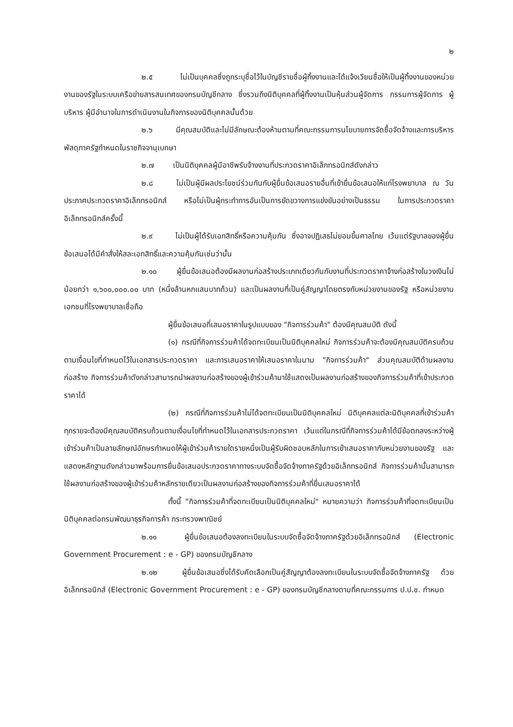๒
๒.๕ ไม่เป็นบุคคลซึ่งถูกระบุชื่อไว้ในบัญชีรายชื่อผู้ทิ้งงานและได้แจ้งเวียนชื่อให้เป็นผู้ทิ้งงานของหน่วยงานของรัฐในระบบเครือข่ายสารสนเทศของกรมบัญชีกลาง ซึ่งรวมถึงนิติบุคคลที่ผู้ทิ้งงานเป็นหุ้นส่วนผู้จัดการ กรรมการผู้จัดการ ผู้บริหาร ผู้มีอำนาจในการดำเนินงานในกิจการของนิติบุคคลนั้นด้วย
๒.๖ มีคุณสมบัติและไม่มีลักษณะต้องห้ามตามที่คณะกรรมการนโยบายการจัดซื้อจัดจ้างและการบริหารพัสดุภาครัฐกำหนดในราชกิจจานุเบกษา
๒.๗ เป็นนิติบุคคลผู้มีอาชีพรับจ้างงานที่ประกวดราคาอิเล็กทรอนิกส์ดังกล่าว
๒.๘ ไม่เป็นผู้มีผลประโยชน์ร่วมกันกับผู้ยื่นข้อเสนอรายอื่นที่เข้ายื่นข้อเสนอให้แก่โรงพยาบาล ณ วันประกาศประกวดราคาอิเล็กทรอนิกส์ หรือไม่เป็นผู้กระทำการอันเป็นการขัดขวางการแข่งขันอย่างเป็นธรรม ในการประกวดราคาอิเล็กทรอนิกส์ครั้งนี้
๒.๙ ไม่เป็นผู้ได้รับเอกสิทธิ์หรือความคุ้มกัน ซึ่งอาจปฏิเสธไม่ยอมขึ้นศาลไทย เว้นแต่รัฐบาลของผู้ยื่นข้อเสนอได้มีคำสั่งให้สละเอกสิทธิ์และความคุ้มกันเช่นว่านั้น
๒.๑๐ ผู้ยื่นข้อเสนอต้องมีผลงานก่อสร้างประเภทเดียวกันกับงานที่ประกวดราคาจ้างก่อสร้างในวงเงินไม่น้อยกว่า ๑,๖๐๐,๐๐๐.๐๐ บาท (หนึ่งล้านหกแสนบาทถ้วน) และเป็นผลงานที่เป็นคู่สัญญาโดยตรงกับหน่วยงานของรัฐ หรือหน่วยงานเอกชนที่โรงพยาบาลเชื่อถือ
ผู้ยื่นข้อเสนอที่เสนอราคาในรูปแบบของ "กิจการร่วมค้า" ต้องมีคุณสมบัติ ดังนี้
(๑) กรณีที่กิจการร่วมค้าได้จดทะเบียนเป็นนิติบุคคลใหม่ กิจการร่วมค้าจะต้องมีคุณสมบัติครบถ้วนตามเงื่อนไขที่กำหนดไว้ในเอกสารประกวดราคา และการเสนอราคาให้เสนอราคาในนาม "กิจการร่วมค้า" ส่วนคุณสมบัติด้านผลงานก่อสร้าง กิจการร่วมค้าดังกล่าวสามารถนำผลงานก่อสร้างของผู้เข้าร่วมค้ามาใช้แสดงเป็นผลงานก่อสร้างของกิจการร่วมค้าที่เข้าประกวดราคาได้
(๒) กรณีที่กิจการร่วมค้าไม่ได้จดทะเบียนเป็นนิติบุคคลใหม่ นิติบุคคลแต่ละนิติบุคคลที่เข้าร่วมค้าทุกรายจะต้องมีคุณสมบัติครบถ้วนตามเงื่อนไขที่กำหนดไว้ในเอกสารประกวดราคา เว้นแต่ในกรณีที่กิจการร่วมค้าได้มีข้อตกลงระหว่างผู้เข้าร่วมค้าเป็นลายลักษณ์อักษรกำหนดให้ผู้เข้าร่วมค้ารายใดรายหนึ่งเป็นผู้รับผิดชอบหลักในการเข้าเสนอราคากับหน่วยงานของรัฐ และแสดงหลักฐานดังกล่าวมาพร้อมการยื่นข้อเสนอประกวดราคาทางระบบจัดซื้อจัดจ้างภาครัฐด้วยอิเล็กทรอนิกส์ กิจการร่วมค้านั้นสามารถใช้ผลงานก่อสร้างของผู้เข้าร่วมค้าหลักรายเดียวเป็นผลงานก่อสร้างของกิจการร่วมค้าที่ยื่นเสนอราคาได้
ทั้งนี้ "กิจการร่วมค้าที่จดทะเบียนเป็นนิติบุคคลใหม่" หมายความว่า กิจการร่วมค้าที่จดทะเบียนเป็นนิติบุคคลต่อกรมพัฒนาธุรกิจการค้า กระทรวงพาณิชย์
๒.๑๑ ผู้ยื่นข้อเสนอต้องลงทะเบียนในระบบจัดซื้อจัดจ้างภาครัฐด้วยอิเล็กทรอนิกส์ (Electronic Government Procurement : e - GP) ของกรมบัญชีกลาง
๒.๑๒ ผู้ยื่นข้อเสนอซึ่งได้รับคัดเลือกเป็นคู่สัญญาต้องลงทะเบียนในระบบจัดซื้อจัดจ้างภาครัฐ ด้วยอิเล็กทรอนิกส์ (Electronic Government Procurement : e - GP) ของกรมบัญชีกลางตามที่คณะกรรมการ ป.ป.ช. กำหนด